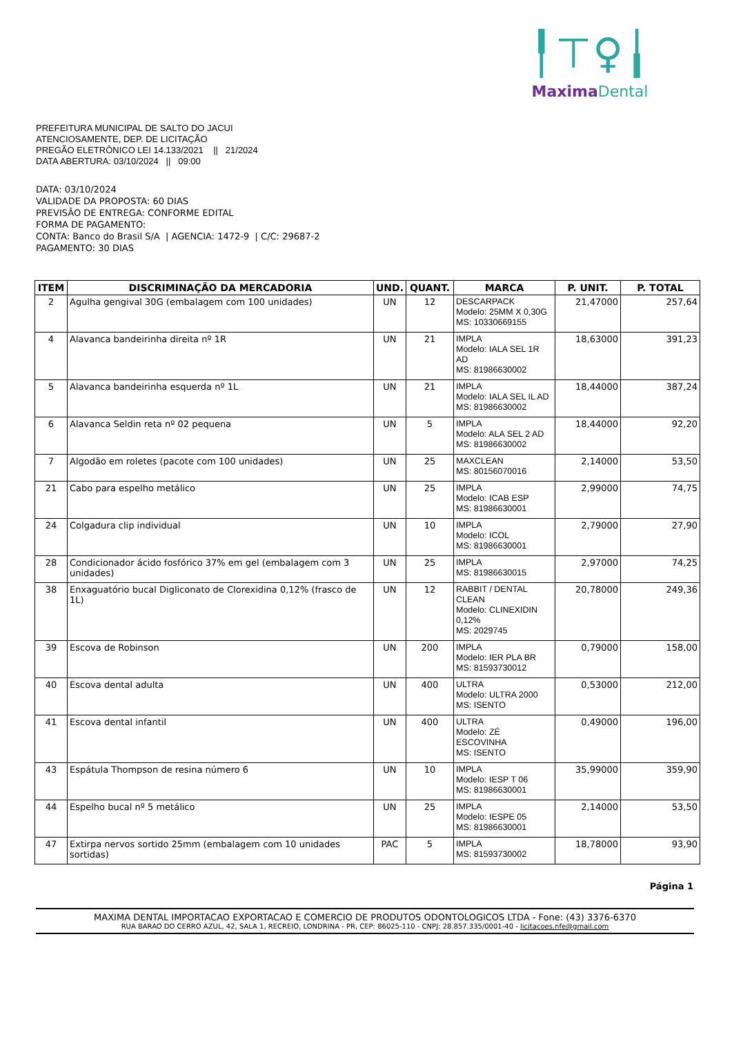╿⊤♀╽
MaximaDental
PREFEITURA MUNICIPAL DE SALTO DO JACUI
ATENCIOSAMENTE, DEP. DE LICITAÇÃO
PREGÃO ELETRÔNICO LEI 14.133/2021 || 21/2024
DATA ABERTURA: 03/10/2024 || 09:00
DATA: 03/10/2024
VALIDADE DA PROPOSTA: 60 DIAS
PREVISÃO DE ENTREGA: CONFORME EDITAL
FORMA DE PAGAMENTO:
CONTA: Banco do Brasil S/A | AGENCIA: 1472-9 | C/C: 29687-2
PAGAMENTO: 30 DIAS
| ITEM | DISCRIMINAÇÃO DA MERCADORIA | UND. | QUANT. | MARCA | P. UNIT. | P. TOTAL |
| --- | --- | --- | --- | --- | --- | --- |
| 2 | Agulha gengival 30G (embalagem com 100 unidades) | UN | 12 | DESCARPACK Modelo: 25MM X 0,30G MS: 10330669155 | 21,47000 | 257,64 |
| 4 | Alavanca bandeirinha direita nº 1R | UN | 21 | IMPLA Modelo: IALA SEL 1R AD MS: 81986630002 | 18,63000 | 391,23 |
| 5 | Alavanca bandeirinha esquerda nº 1L | UN | 21 | IMPLA Modelo: IALA SEL IL AD MS: 81986630002 | 18,44000 | 387,24 |
| 6 | Alavanca Seldin reta nº 02 pequena | UN | 5 | IMPLA Modelo: ALA SEL 2 AD MS: 81986630002 | 18,44000 | 92,20 |
| 7 | Algodão em roletes (pacote com 100 unidades) | UN | 25 | MAXCLEAN MS: 80156070016 | 2,14000 | 53,50 |
| 21 | Cabo para espelho metálico | UN | 25 | IMPLA Modelo: ICAB ESP MS: 81986630001 | 2,99000 | 74,75 |
| 24 | Colgadura clip individual | UN | 10 | IMPLA Modelo: ICOL MS: 81986630001 | 2,79000 | 27,90 |
| 28 | Condicionador ácido fosfórico 37% em gel (embalagem com 3 unidades) | UN | 25 | IMPLA MS: 81986630015 | 2,97000 | 74,25 |
| 38 | Enxaguatório bucal Digliconato de Clorexidina 0,12% (frasco de 1L) | UN | 12 | RABBIT / DENTAL CLEAN Modelo: CLINEXIDIN 0,12% MS: 2029745 | 20,78000 | 249,36 |
| 39 | Escova de Robinson | UN | 200 | IMPLA Modelo: IER PLA BR MS: 81593730012 | 0,79000 | 158,00 |
| 40 | Escova dental adulta | UN | 400 | ULTRA Modelo: ULTRA 2000 MS: ISENTO | 0,53000 | 212,00 |
| 41 | Escova dental infantil | UN | 400 | ULTRA Modelo: ZÉ ESCOVINHA MS: ISENTO | 0,49000 | 196,00 |
| 43 | Espátula Thompson de resina número 6 | UN | 10 | IMPLA Modelo: IESP T 06 MS: 81986630001 | 35,99000 | 359,90 |
| 44 | Espelho bucal nº 5 metálico | UN | 25 | IMPLA Modelo: IESPE 05 MS: 81986630001 | 2,14000 | 53,50 |
| 47 | Extirpa nervos sortido 25mm (embalagem com 10 unidades sortidas) | PAC | 5 | IMPLA MS: 81593730002 | 18,78000 | 93,90 |
Página 1
MAXIMA DENTAL IMPORTACAO EXPORTACAO E COMERCIO DE PRODUTOS ODONTOLOGICOS LTDA - Fone: (43) 3376-6370
RUA BARAO DO CERRO AZUL, 42, SALA 1, RECREIO, LONDRINA - PR, CEP: 86025-110 - CNPJ: 28.857.335/0001-40 - licitacoes.nfe@gmail.com